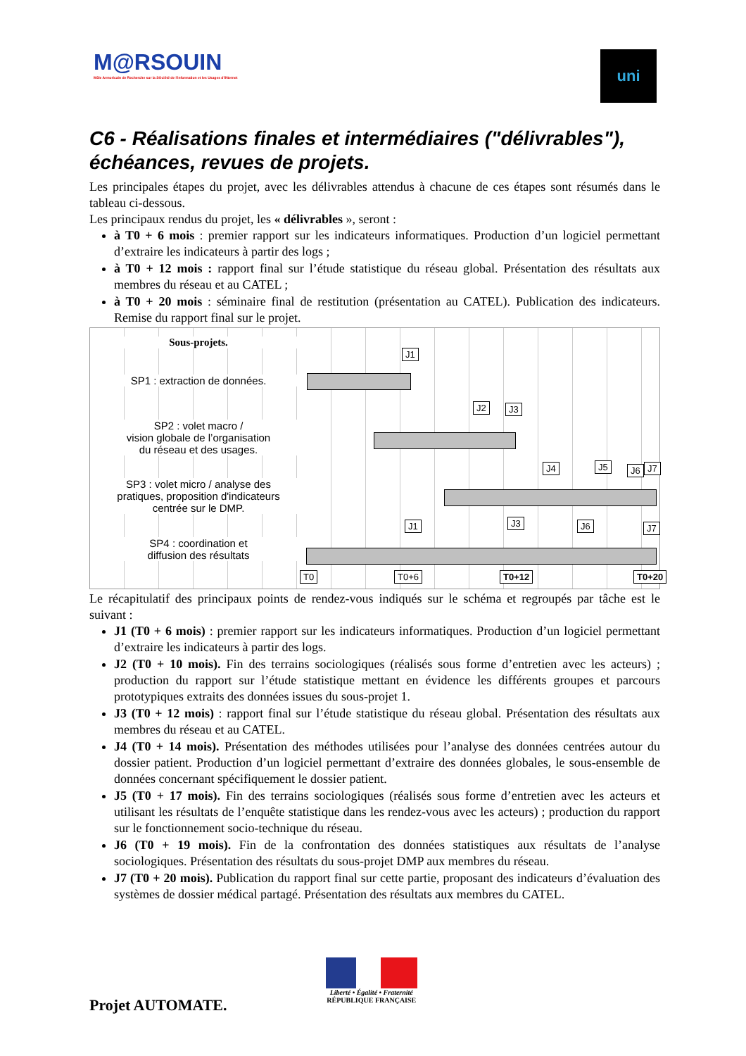M@RSOUIN
Môle Armoricain de Recherche sur la SOciété de l'information et les Usages d'INternet
uni
C6 - Réalisations finales et intermédiaires ("délivrables"), échéances, revues de projets.
Les principales étapes du projet, avec les délivrables attendus à chacune de ces étapes sont résumés dans le tableau ci-dessous.
Les principaux rendus du projet, les « délivrables », seront :
à T0 + 6 mois : premier rapport sur les indicateurs informatiques. Production d’un logiciel permettant d’extraire les indicateurs à partir des logs ;
à T0 + 12 mois : rapport final sur l’étude statistique du réseau global. Présentation des résultats aux membres du réseau et au CATEL ;
à T0 + 20 mois : séminaire final de restitution (présentation au CATEL). Publication des indicateurs. Remise du rapport final sur le projet.
Sous-projets.
SP1 : extraction de données.
SP2 : volet macro /
vision globale de l’organisation
du réseau et des usages.
SP3 : volet micro / analyse des
pratiques, proposition d'indicateurs
centrée sur le DMP.
SP4 : coordination et
diffusion des résultats
J1
J2 J3
J4 J5 J6 J7
J1 J3 J6 J7
T0 T0+6 T0+12 T0+20
Le récapitulatif des principaux points de rendez-vous indiqués sur le schéma et regroupés par tâche est le suivant :
J1 (T0 + 6 mois) : premier rapport sur les indicateurs informatiques. Production d’un logiciel permettant d’extraire les indicateurs à partir des logs.
J2 (T0 + 10 mois). Fin des terrains sociologiques (réalisés sous forme d’entretien avec les acteurs) ; production du rapport sur l’étude statistique mettant en évidence les différents groupes et parcours prototypiques extraits des données issues du sous-projet 1.
J3 (T0 + 12 mois) : rapport final sur l’étude statistique du réseau global. Présentation des résultats aux membres du réseau et au CATEL.
J4 (T0 + 14 mois). Présentation des méthodes utilisées pour l’analyse des données centrées autour du dossier patient. Production d’un logiciel permettant d’extraire des données globales, le sous-ensemble de données concernant spécifiquement le dossier patient.
J5 (T0 + 17 mois). Fin des terrains sociologiques (réalisés sous forme d’entretien avec les acteurs et utilisant les résultats de l’enquête statistique dans les rendez-vous avec les acteurs) ; production du rapport sur le fonctionnement socio-technique du réseau.
J6 (T0 + 19 mois). Fin de la confrontation des données statistiques aux résultats de l’analyse sociologiques. Présentation des résultats du sous-projet DMP aux membres du réseau.
J7 (T0 + 20 mois). Publication du rapport final sur cette partie, proposant des indicateurs d’évaluation des systèmes de dossier médical partagé. Présentation des résultats aux membres du CATEL.
Projet AUTOMATE.
Liberté • Égalité • Fraternité
RÉPUBLIQUE FRANÇAISE